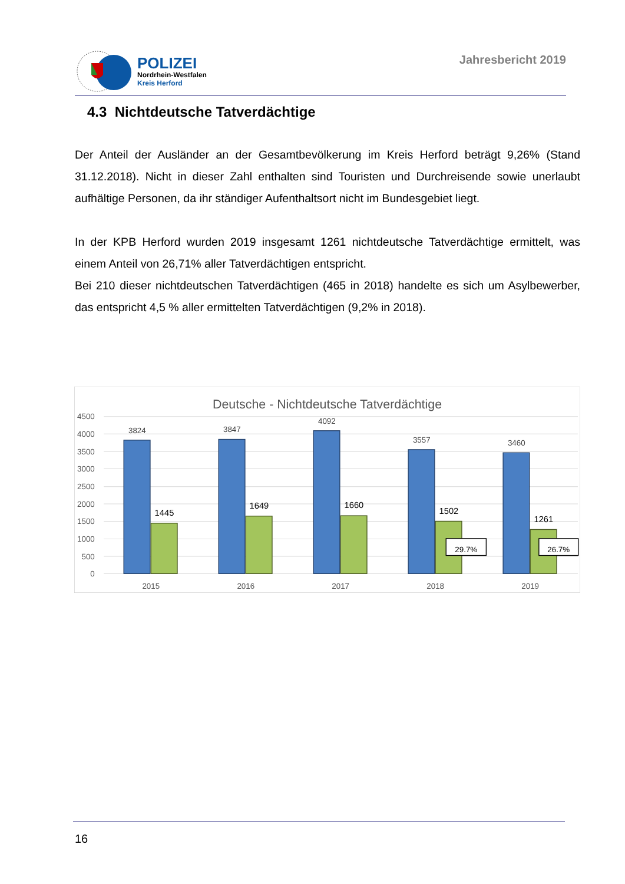POLIZEI
Nordrhein-Westfalen
Kreis Herford
Jahresbericht 2019
4.3 Nichtdeutsche Tatverdächtige
Der Anteil der Ausländer an der Gesamtbevölkerung im Kreis Herford beträgt 9,26% (Stand 31.12.2018). Nicht in dieser Zahl enthalten sind Touristen und Durchreisende sowie unerlaubt aufhältige Personen, da ihr ständiger Aufenthaltsort nicht im Bundesgebiet liegt.
In der KPB Herford wurden 2019 insgesamt 1261 nichtdeutsche Tatverdächtige ermittelt, was einem Anteil von 26,71% aller Tatverdächtigen entspricht.
Bei 210 dieser nichtdeutschen Tatverdächtigen (465 in 2018) handelte es sich um Asylbewerber, das entspricht 4,5 % aller ermittelten Tatverdächtigen (9,2% in 2018).
Deutsche - Nichtdeutsche Tatverdächtige
4500
4000
3500
3000
2500
2000
1500
1000
500
0
3824
3847
4092
3557
3460
1445
1649
1660
1502
1261
29.7%
26.7%
2015
2016
2017
2018
2019
16